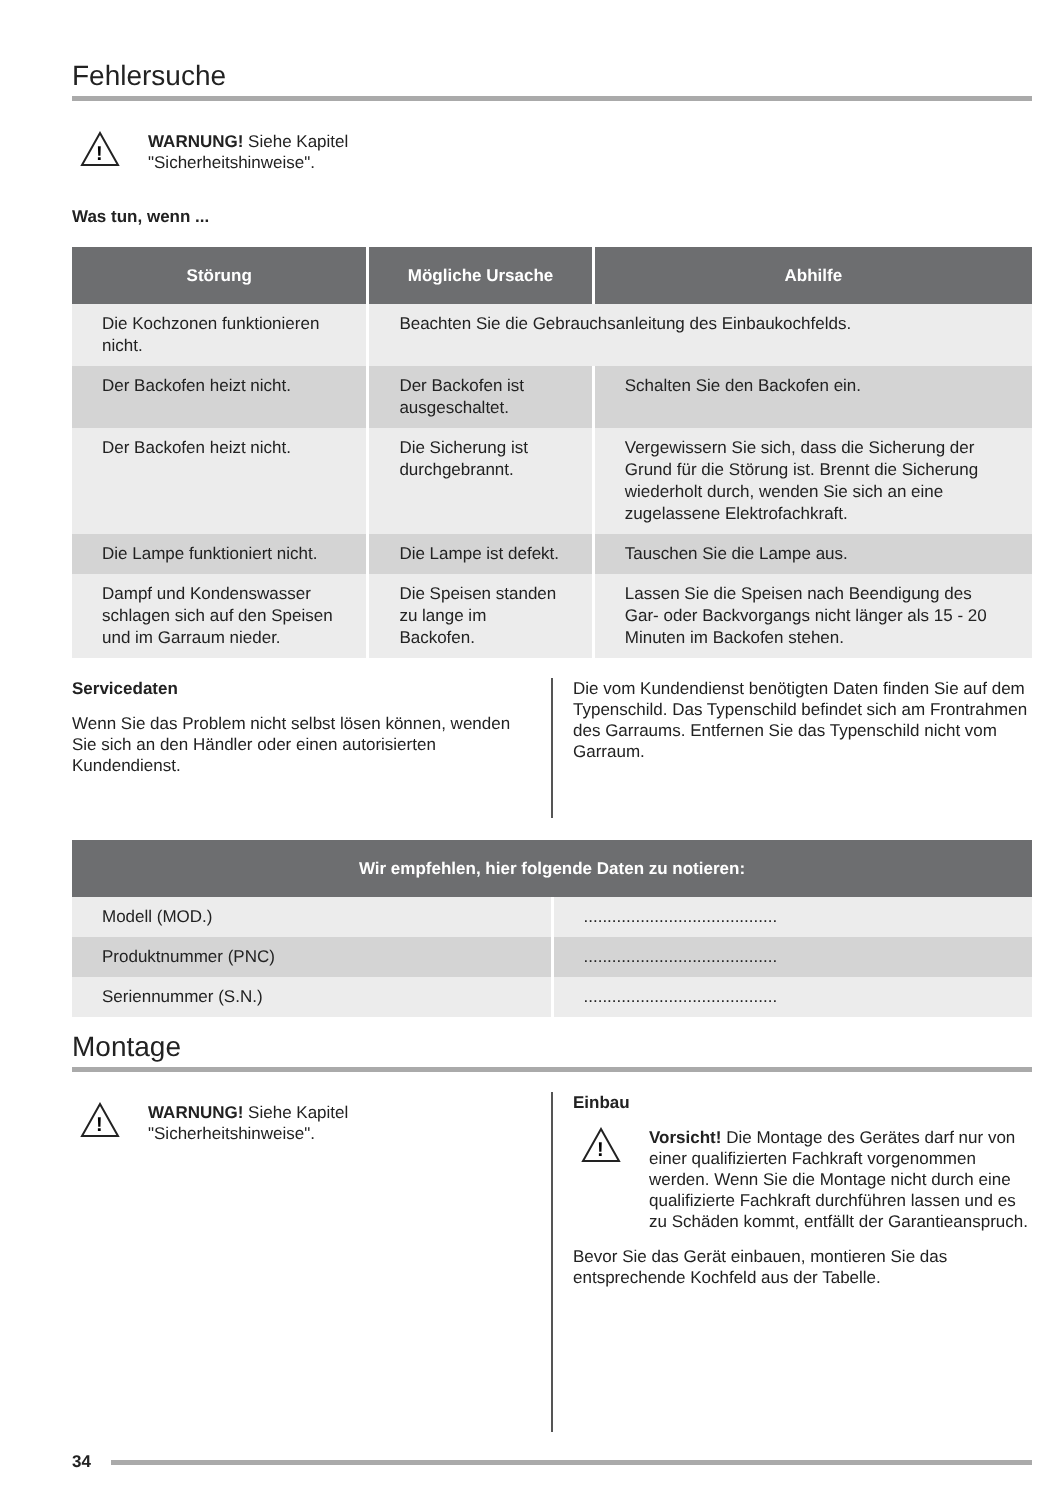Fehlersuche
!
WARNUNG! Siehe Kapitel
"Sicherheitshinweise".
Was tun, wenn ...
| Störung | Mögliche Ursache | Abhilfe |
| --- | --- | --- |
| Die Kochzonen funktionieren nicht. | Beachten Sie die Gebrauchsanleitung des Einbaukochfelds. | |
| Der Backofen heizt nicht. | Der Backofen ist ausgeschaltet. | Schalten Sie den Backofen ein. |
| Der Backofen heizt nicht. | Die Sicherung ist durchgebrannt. | Vergewissern Sie sich, dass die Sicherung der Grund für die Störung ist. Brennt die Sicherung wiederholt durch, wenden Sie sich an eine zugelassene Elektrofachkraft. |
| Die Lampe funktioniert nicht. | Die Lampe ist defekt. | Tauschen Sie die Lampe aus. |
| Dampf und Kondenswasser schlagen sich auf den Speisen und im Garraum nieder. | Die Speisen standen zu lange im Backofen. | Lassen Sie die Speisen nach Beendigung des Gar- oder Backvorgangs nicht länger als 15 - 20 Minuten im Backofen stehen. |
Servicedaten
Wenn Sie das Problem nicht selbst lösen können, wenden Sie sich an den Händler oder einen autorisierten Kundendienst.
Die vom Kundendienst benötigten Daten finden Sie auf dem Typenschild. Das Typenschild befindet sich am Frontrahmen des Garraums. Entfernen Sie das Typenschild nicht vom Garraum.
| Wir empfehlen, hier folgende Daten zu notieren: | |
| --- | --- |
| Modell (MOD.) | ......................................... |
| Produktnummer (PNC) | ......................................... |
| Seriennummer (S.N.) | ......................................... |
Montage
!
WARNUNG! Siehe Kapitel
"Sicherheitshinweise".
Einbau
!
Vorsicht! Die Montage des Gerätes darf nur von einer qualifizierten Fachkraft vorgenommen werden. Wenn Sie die Montage nicht durch eine qualifizierte Fachkraft durchführen lassen und es zu Schäden kommt, entfällt der Garantieanspruch.
Bevor Sie das Gerät einbauen, montieren Sie das entsprechende Kochfeld aus der Tabelle.
34